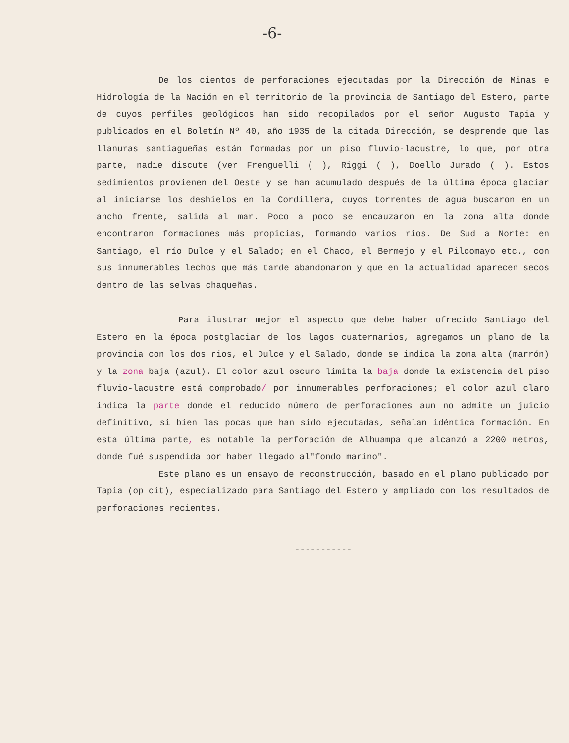-6-
De los cientos de perforaciones ejecutadas por la Dirección de Minas e Hidrología de la Nación en el territorio de la provincia de Santiago del Estero, parte de cuyos perfiles geológicos han sido recopilados por el señor Augusto Tapia y publicados en el Boletín Nº 40, año 1935 de la citada Dirección, se desprende que las llanuras santiagueñas están formadas por un piso fluvio-lacustre, lo que, por otra parte, nadie discute (ver Frenguelli ( ), Riggi ( ), Doello Jurado ( ). Estos sedimientos provienen del Oeste y se han acumulado después de la última época glaciar al iniciarse los deshielos en la Cordillera, cuyos torrentes de agua buscaron en un ancho frente, salida al mar. Poco a poco se encauzaron en la zona alta donde encontraron formaciones más propicias, formando varios rios. De Sud a Norte: en Santiago, el río Dulce y el Salado; en el Chaco, el Bermejo y el Pilcomayo etc., con sus innumerables lechos que más tarde abandonaron y que en la actualidad aparecen secos dentro de las selvas chaqueñas.
Para ilustrar mejor el aspecto que debe haber ofrecido Santiago del Estero en la época postglaciar de los lagos cuaternarios, agregamos un plano de la provincia con los dos rios, el Dulce y el Salado, donde se indica la zona alta (marrón) y la zona baja (azul). El color azul oscuro limita la baja donde la existencia del piso fluvio-lacustre está comprobado/ por innumerables perforaciones; el color azul claro indica la parte donde el reducido número de perforaciones aun no admite un juicio definitivo, si bien las pocas que han sido ejecutadas, señalan idéntica formación. En esta última parte, es notable la perforación de Alhuampa que alcanzó a 2200 metros, donde fué suspendida por haber llegado al"fondo marino".
Este plano es un ensayo de reconstrucción, basado en el plano publicado por Tapia (op cit), especializado para Santiago del Estero y ampliado con los resultados de perforaciones recientes.
-----------